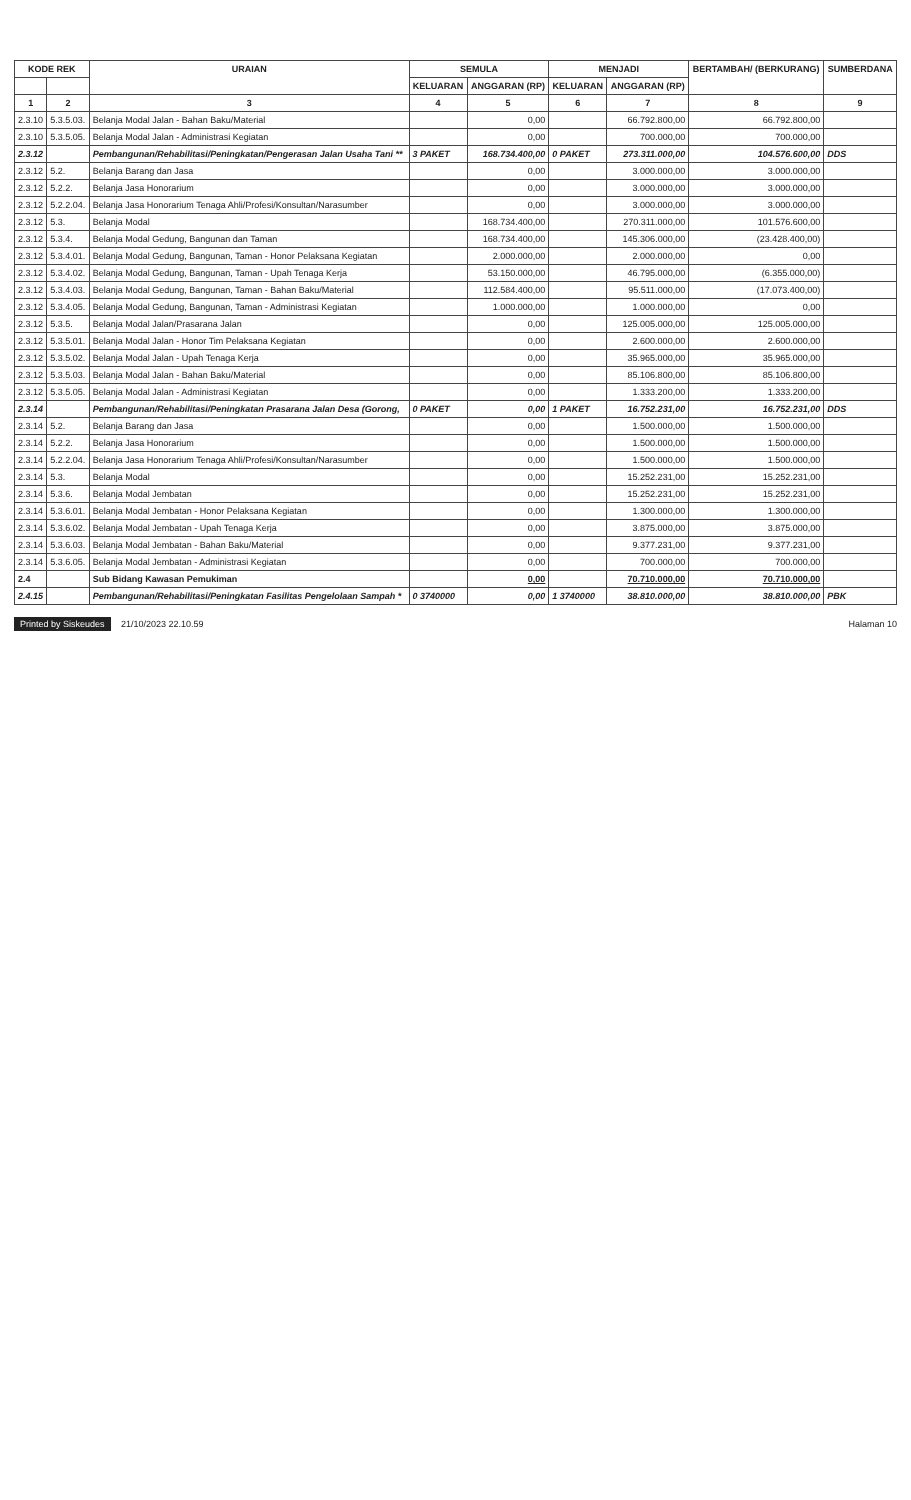| KODE REK | | URAIAN | SEMULA | | MENJADI | | BERTAMBAH/ (BERKURANG) | SUMBERDANA |
| --- | --- | --- | --- | --- | --- | --- | --- | --- |
| | | | KELUARAN | ANGGARAN (RP) | KELUARAN | ANGGARAN (RP) | | |
| 1 | 2 | 3 | 4 | 5 | 6 | 7 | 8 | 9 |
| 2.3.10 | 5.3.5.03. | Belanja Modal Jalan - Bahan Baku/Material | | 0,00 | | 66.792.800,00 | 66.792.800,00 | |
| 2.3.10 | 5.3.5.05. | Belanja Modal Jalan - Administrasi Kegiatan | | 0,00 | | 700.000,00 | 700.000,00 | |
| 2.3.12 | | Pembangunan/Rehabilitasi/Peningkatan/Pengerasan Jalan Usaha Tani ** | 3 PAKET | 168.734.400,00 | 0 PAKET | 273.311.000,00 | 104.576.600,00 | DDS |
| 2.3.12 | 5.2. | Belanja Barang dan Jasa | | 0,00 | | 3.000.000,00 | 3.000.000,00 | |
| 2.3.12 | 5.2.2. | Belanja Jasa Honorarium | | 0,00 | | 3.000.000,00 | 3.000.000,00 | |
| 2.3.12 | 5.2.2.04. | Belanja Jasa Honorarium Tenaga Ahli/Profesi/Konsultan/Narasumber | | 0,00 | | 3.000.000,00 | 3.000.000,00 | |
| 2.3.12 | 5.3. | Belanja Modal | | 168.734.400,00 | | 270.311.000,00 | 101.576.600,00 | |
| 2.3.12 | 5.3.4. | Belanja Modal Gedung, Bangunan dan Taman | | 168.734.400,00 | | 145.306.000,00 | (23.428.400,00) | |
| 2.3.12 | 5.3.4.01. | Belanja Modal Gedung, Bangunan, Taman - Honor Pelaksana Kegiatan | | 2.000.000,00 | | 2.000.000,00 | 0,00 | |
| 2.3.12 | 5.3.4.02. | Belanja Modal Gedung, Bangunan, Taman - Upah Tenaga Kerja | | 53.150.000,00 | | 46.795.000,00 | (6.355.000,00) | |
| 2.3.12 | 5.3.4.03. | Belanja Modal Gedung, Bangunan, Taman - Bahan Baku/Material | | 112.584.400,00 | | 95.511.000,00 | (17.073.400,00) | |
| 2.3.12 | 5.3.4.05. | Belanja Modal Gedung, Bangunan, Taman - Administrasi Kegiatan | | 1.000.000,00 | | 1.000.000,00 | 0,00 | |
| 2.3.12 | 5.3.5. | Belanja Modal Jalan/Prasarana Jalan | | 0,00 | | 125.005.000,00 | 125.005.000,00 | |
| 2.3.12 | 5.3.5.01. | Belanja Modal Jalan - Honor Tim Pelaksana Kegiatan | | 0,00 | | 2.600.000,00 | 2.600.000,00 | |
| 2.3.12 | 5.3.5.02. | Belanja Modal Jalan - Upah Tenaga Kerja | | 0,00 | | 35.965.000,00 | 35.965.000,00 | |
| 2.3.12 | 5.3.5.03. | Belanja Modal Jalan - Bahan Baku/Material | | 0,00 | | 85.106.800,00 | 85.106.800,00 | |
| 2.3.12 | 5.3.5.05. | Belanja Modal Jalan - Administrasi Kegiatan | | 0,00 | | 1.333.200,00 | 1.333.200,00 | |
| 2.3.14 | | Pembangunan/Rehabilitasi/Peningkatan Prasarana Jalan Desa (Gorong, | 0 PAKET | 0,00 | 1 PAKET | 16.752.231,00 | 16.752.231,00 | DDS |
| 2.3.14 | 5.2. | Belanja Barang dan Jasa | | 0,00 | | 1.500.000,00 | 1.500.000,00 | |
| 2.3.14 | 5.2.2. | Belanja Jasa Honorarium | | 0,00 | | 1.500.000,00 | 1.500.000,00 | |
| 2.3.14 | 5.2.2.04. | Belanja Jasa Honorarium Tenaga Ahli/Profesi/Konsultan/Narasumber | | 0,00 | | 1.500.000,00 | 1.500.000,00 | |
| 2.3.14 | 5.3. | Belanja Modal | | 0,00 | | 15.252.231,00 | 15.252.231,00 | |
| 2.3.14 | 5.3.6. | Belanja Modal Jembatan | | 0,00 | | 15.252.231,00 | 15.252.231,00 | |
| 2.3.14 | 5.3.6.01. | Belanja Modal Jembatan - Honor Pelaksana Kegiatan | | 0,00 | | 1.300.000,00 | 1.300.000,00 | |
| 2.3.14 | 5.3.6.02. | Belanja Modal Jembatan - Upah Tenaga Kerja | | 0,00 | | 3.875.000,00 | 3.875.000,00 | |
| 2.3.14 | 5.3.6.03. | Belanja Modal Jembatan - Bahan Baku/Material | | 0,00 | | 9.377.231,00 | 9.377.231,00 | |
| 2.3.14 | 5.3.6.05. | Belanja Modal Jembatan - Administrasi Kegiatan | | 0,00 | | 700.000,00 | 700.000,00 | |
| 2.4 | | Sub Bidang Kawasan Pemukiman | | 0,00 | | 70.710.000,00 | 70.710.000,00 | |
| 2.4.15 | | Pembangunan/Rehabilitasi/Peningkatan Fasilitas Pengelolaan Sampah * | 0 3740000 | 0,00 | 1 3740000 | 38.810.000,00 | 38.810.000,00 | PBK |
Printed by Siskeudes 21/10/2023 22.10.59
Halaman 10